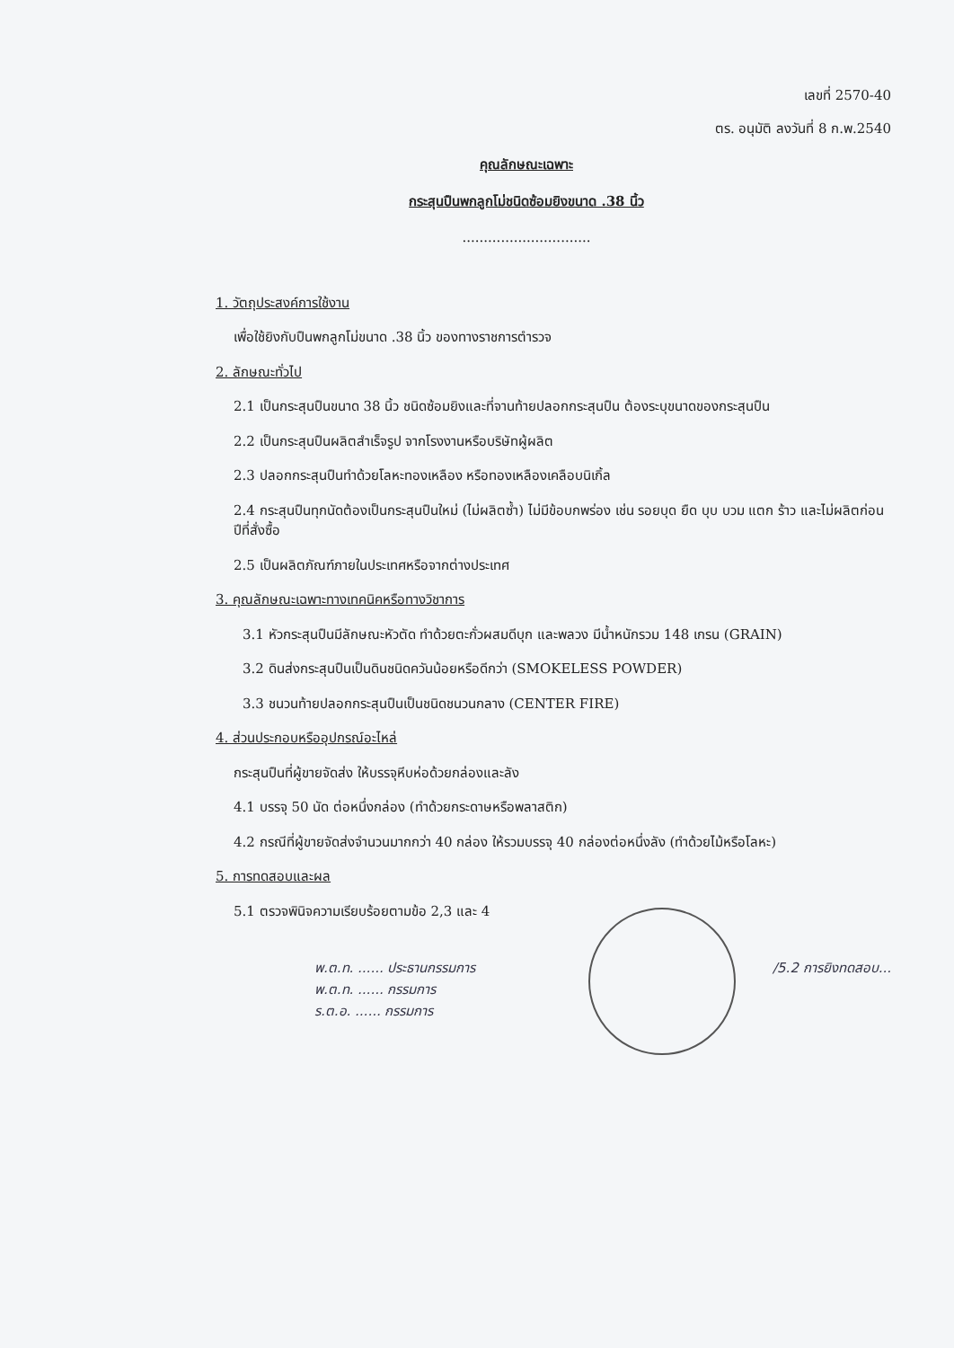เลขที่ 2570-40
ตร. อนุมัติ ลงวันที่ 8 ก.พ.2540
คุณลักษณะเฉพาะ
กระสุนปืนพกลูกโม่ชนิดซ้อมยิงขนาด .38 นิ้ว
..............................
1. วัตถุประสงค์การใช้งาน
เพื่อใช้ยิงกับปืนพกลูกโม่ขนาด .38 นิ้ว ของทางราชการตำรวจ
2. ลักษณะทั่วไป
2.1 เป็นกระสุนปืนขนาด 38 นิ้ว ชนิดซ้อมยิงและที่จานท้ายปลอกกระสุนปืน ต้องระบุขนาดของกระสุนปืน
2.2 เป็นกระสุนปืนผลิตสำเร็จรูป จากโรงงานหรือบริษัทผู้ผลิต
2.3 ปลอกกระสุนปืนทำด้วยโลหะทองเหลือง หรือทองเหลืองเคลือบนิเกิ้ล
2.4 กระสุนปืนทุกนัดต้องเป็นกระสุนปืนใหม่ (ไม่ผลิตซ้ำ) ไม่มีข้อบกพร่อง เช่น รอยบุด ยืด บุบ บวม แตก ร้าว และไม่ผลิตก่อนปีที่สั่งซื้อ
2.5 เป็นผลิตภัณฑ์ภายในประเทศหรือจากต่างประเทศ
3. คุณลักษณะเฉพาะทางเทคนิคหรือทางวิชาการ
3.1 หัวกระสุนปืนมีลักษณะหัวตัด ทำด้วยตะกั่วผสมดีบุก และพลวง มีน้ำหนักรวม 148 เกรน (GRAIN)
3.2 ดินส่งกระสุนปืนเป็นดินชนิดควันน้อยหรือดีกว่า (SMOKELESS POWDER)
3.3 ชนวนท้ายปลอกกระสุนปืนเป็นชนิดชนวนกลาง (CENTER FIRE)
4. ส่วนประกอบหรืออุปกรณ์อะไหล่
กระสุนปืนที่ผู้ขายจัดส่ง ให้บรรจุหีบห่อด้วยกล่องและลัง
4.1 บรรจุ 50 นัด ต่อหนึ่งกล่อง (ทำด้วยกระดาษหรือพลาสติก)
4.2 กรณีที่ผู้ขายจัดส่งจำนวนมากกว่า 40 กล่อง ให้รวมบรรจุ 40 กล่องต่อหนึ่งลัง (ทำด้วยไม้หรือโลหะ)
5. การทดสอบและผล
5.1 ตรวจพินิจความเรียบร้อยตามข้อ 2,3 และ 4
/5.2 การยิงทดสอบ... พ.ต.ท. ...... ประธานกรรมการ
พ.ต.ท. ...... กรรมการ
ร.ต.อ. ...... กรรมการ